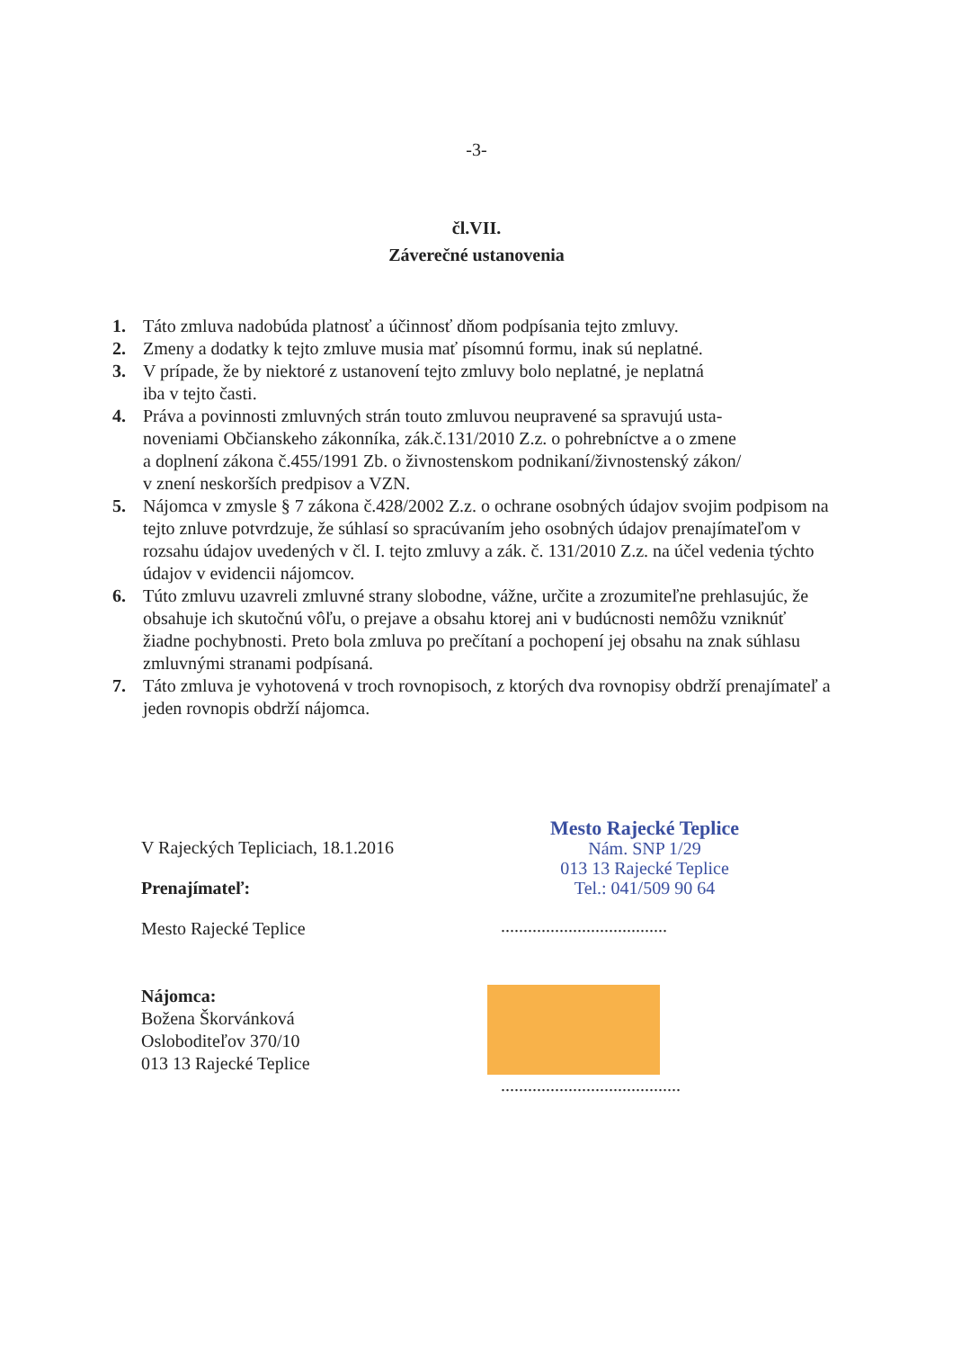-3-
čl.VII.
Záverečné ustanovenia
1. Táto zmluva nadobúda platnosť a účinnosť dňom podpísania tejto zmluvy.
2. Zmeny a dodatky k tejto zmluve musia mať písomnú formu, inak sú neplatné.
3. V prípade, že by niektoré z ustanovení tejto zmluvy bolo neplatné, je neplatná
iba v tejto časti.
4. Práva a povinnosti zmluvných strán touto zmluvou neupravené sa spravujú usta-
noveniami Občianskeho zákonníka, zák.č.131/2010 Z.z. o pohrebníctve a o zmene
a doplnení zákona č.455/1991 Zb. o živnostenskom podnikaní/živnostenský zákon/
v znení neskorších predpisov a VZN.
5. Nájomca v zmysle § 7 zákona č.428/2002 Z.z. o ochrane osobných údajov svojim podpisom na tejto znluve potvrdzuje, že súhlasí so spracúvaním jeho osobných údajov prenajímateľom v rozsahu údajov uvedených v čl. I. tejto zmluvy a zák. č. 131/2010 Z.z. na účel vedenia týchto údajov v evidencii nájomcov.
6. Túto zmluvu uzavreli zmluvné strany slobodne, vážne, určite a zrozumiteľne prehlasujúc, že obsahuje ich skutočnú vôľu, o prejave a obsahu ktorej ani v budúcnosti nemôžu vzniknúť žiadne pochybnosti. Preto bola zmluva po prečítaní a pochopení jej obsahu na znak súhlasu zmluvnými stranami podpísaná.
7. Táto zmluva je vyhotovená v troch rovnopisoch, z ktorých dva rovnopisy obdrží prenajímateľ a jeden rovnopis obdrží nájomca.
V Rajeckých Tepliciach, 18.1.2016
Prenajímateľ:
Mesto Rajecké Teplice
Nájomca:
Božena Škorvánková
Osloboditeľov 370/10
013 13 Rajecké Teplice
Mesto Rajecké Teplice
Nám. SNP 1/29
013 13 Rajecké Teplice
Tel.: 041/509 90 64
.....................................
........................................